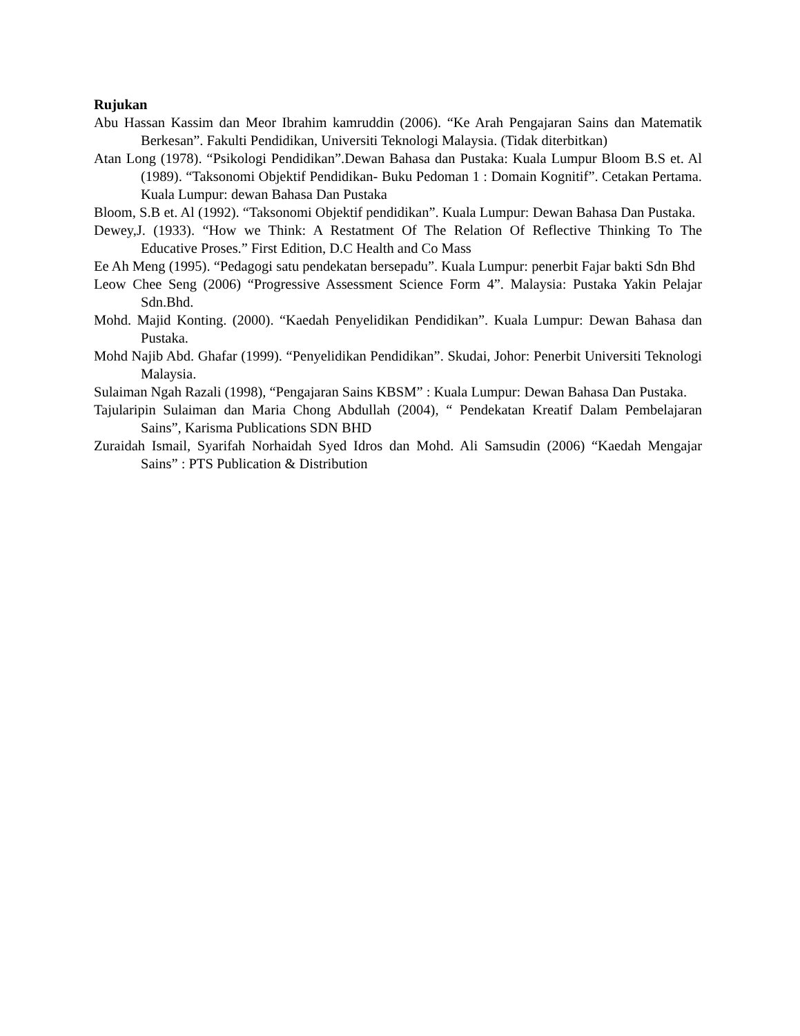Rujukan
Abu Hassan Kassim dan Meor Ibrahim kamruddin (2006). “Ke Arah Pengajaran Sains dan Matematik Berkesan”. Fakulti Pendidikan, Universiti Teknologi Malaysia. (Tidak diterbitkan)
Atan Long (1978). “Psikologi Pendidikan”.Dewan Bahasa dan Pustaka: Kuala Lumpur Bloom B.S et. Al (1989). “Taksonomi Objektif Pendidikan- Buku Pedoman 1 : Domain Kognitif”. Cetakan Pertama. Kuala Lumpur: dewan Bahasa Dan Pustaka
Bloom, S.B et. Al (1992). “Taksonomi Objektif pendidikan”. Kuala Lumpur: Dewan Bahasa Dan Pustaka.
Dewey,J. (1933). “How we Think: A Restatment Of The Relation Of Reflective Thinking To The Educative Proses.” First Edition, D.C Health and Co Mass
Ee Ah Meng (1995). “Pedagogi satu pendekatan bersepadu”. Kuala Lumpur: penerbit Fajar bakti Sdn Bhd
Leow Chee Seng (2006) “Progressive Assessment Science Form 4”. Malaysia: Pustaka Yakin Pelajar Sdn.Bhd.
Mohd. Majid Konting. (2000). “Kaedah Penyelidikan Pendidikan”. Kuala Lumpur: Dewan Bahasa dan Pustaka.
Mohd Najib Abd. Ghafar (1999). “Penyelidikan Pendidikan”. Skudai, Johor: Penerbit Universiti Teknologi Malaysia.
Sulaiman Ngah Razali (1998), “Pengajaran Sains KBSM” : Kuala Lumpur: Dewan Bahasa Dan Pustaka.
Tajularipin Sulaiman dan Maria Chong Abdullah (2004), “ Pendekatan Kreatif Dalam Pembelajaran Sains”, Karisma Publications SDN BHD
Zuraidah Ismail, Syarifah Norhaidah Syed Idros dan Mohd. Ali Samsudin (2006) “Kaedah Mengajar Sains” : PTS Publication & Distribution